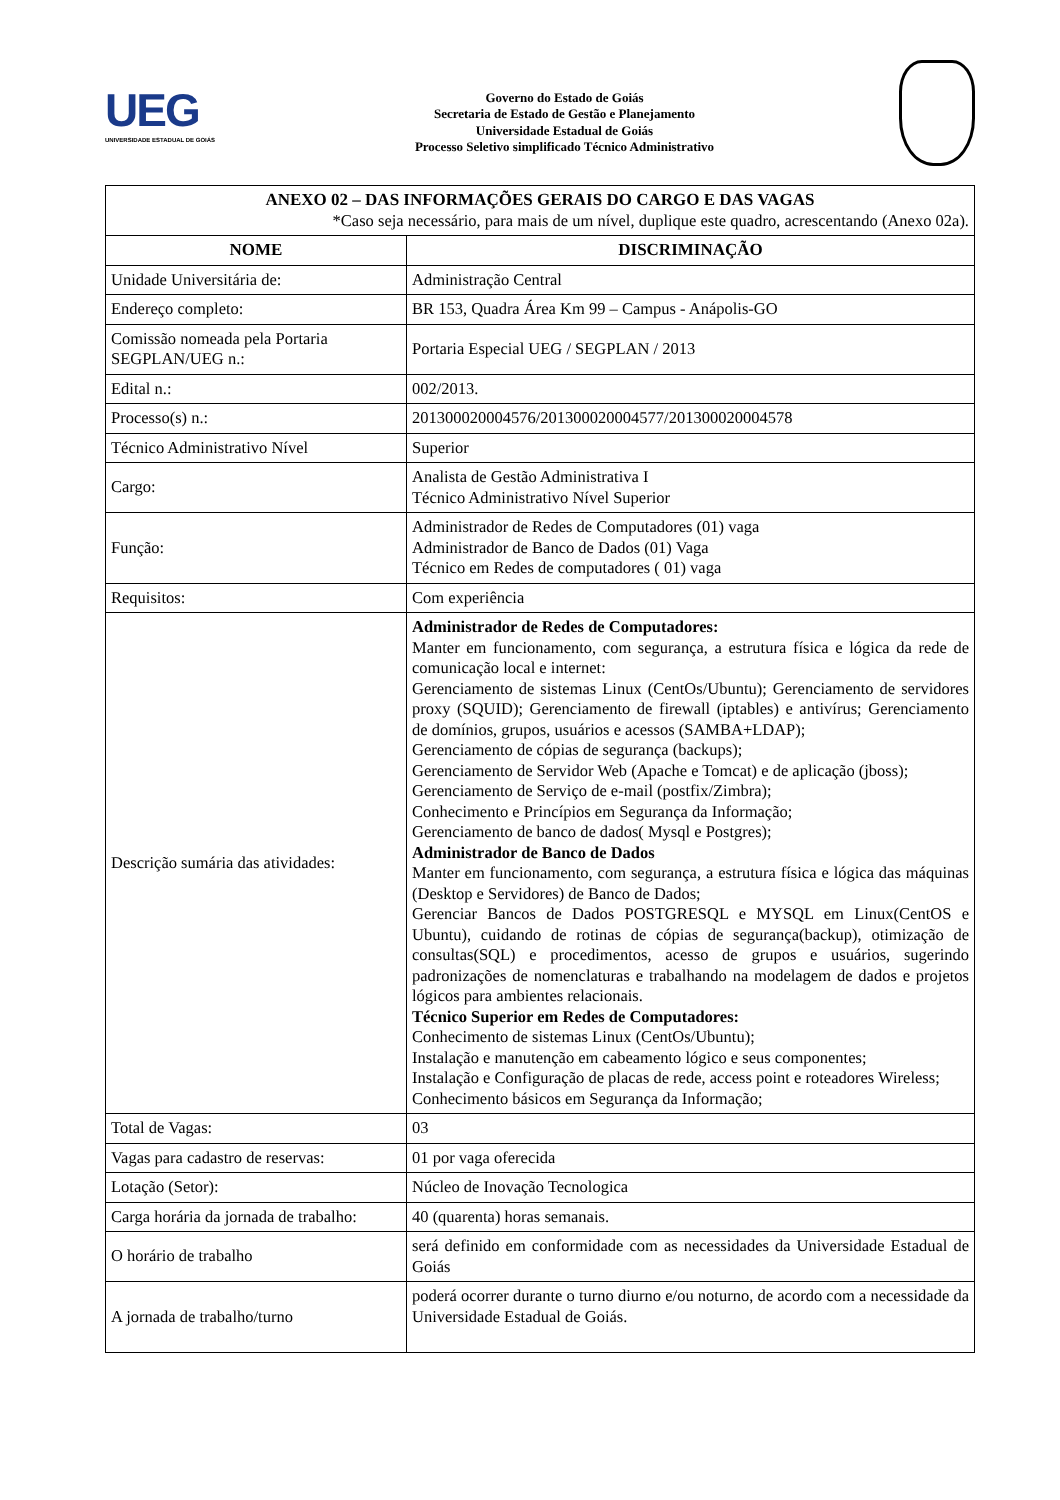UEG
UNIVERSIDADE ESTADUAL DE GOIÁS
Governo do Estado de Goiás
Secretaria de Estado de Gestão e Planejamento
Universidade Estadual de Goiás
Processo Seletivo simplificado Técnico Administrativo
| ANEXO 02 – DAS INFORMAÇÕES GERAIS DO CARGO E DAS VAGAS *Caso seja necessário, para mais de um nível, duplique este quadro, acrescentando (Anexo 02a). | |
| NOME | DISCRIMINAÇÃO |
| Unidade Universitária de: | Administração Central |
| Endereço completo: | BR 153, Quadra Área Km 99 – Campus - Anápolis-GO |
| Comissão nomeada pela Portaria SEGPLAN/UEG n.: | Portaria Especial UEG / SEGPLAN / 2013 |
| Edital n.: | 002/2013. |
| Processo(s) n.: | 201300020004576/201300020004577/201300020004578 |
| Técnico Administrativo Nível | Superior |
| Cargo: | Analista de Gestão Administrativa I Técnico Administrativo Nível Superior |
| Função: | Administrador de Redes de Computadores (01) vaga Administrador de Banco de Dados (01) Vaga Técnico em Redes de computadores ( 01) vaga |
| Requisitos: | Com experiência |
| Descrição sumária das atividades: | Administrador de Redes de Computadores: Manter em funcionamento, com segurança, a estrutura física e lógica da rede de comunicação local e internet: Gerenciamento de sistemas Linux (CentOs/Ubuntu); Gerenciamento de servidores proxy (SQUID); Gerenciamento de firewall (iptables) e antivírus; Gerenciamento de domínios, grupos, usuários e acessos (SAMBA+LDAP); Gerenciamento de cópias de segurança (backups); Gerenciamento de Servidor Web (Apache e Tomcat) e de aplicação (jboss); Gerenciamento de Serviço de e-mail (postfix/Zimbra); Conhecimento e Princípios em Segurança da Informação; Gerenciamento de banco de dados( Mysql e Postgres); Administrador de Banco de Dados Manter em funcionamento, com segurança, a estrutura física e lógica das máquinas (Desktop e Servidores) de Banco de Dados; Gerenciar Bancos de Dados POSTGRESQL e MYSQL em Linux(CentOS e Ubuntu), cuidando de rotinas de cópias de segurança(backup), otimização de consultas(SQL) e procedimentos, acesso de grupos e usuários, sugerindo padronizações de nomenclaturas e trabalhando na modelagem de dados e projetos lógicos para ambientes relacionais. Técnico Superior em Redes de Computadores: Conhecimento de sistemas Linux (CentOs/Ubuntu); Instalação e manutenção em cabeamento lógico e seus componentes; Instalação e Configuração de placas de rede, access point e roteadores Wireless; Conhecimento básicos em Segurança da Informação; |
| Total de Vagas: | 03 |
| Vagas para cadastro de reservas: | 01 por vaga oferecida |
| Lotação (Setor): | Núcleo de Inovação Tecnologica |
| Carga horária da jornada de trabalho: | 40 (quarenta) horas semanais. |
| O horário de trabalho | será definido em conformidade com as necessidades da Universidade Estadual de Goiás |
| A jornada de trabalho/turno | poderá ocorrer durante o turno diurno e/ou noturno, de acordo com a necessidade da Universidade Estadual de Goiás. |